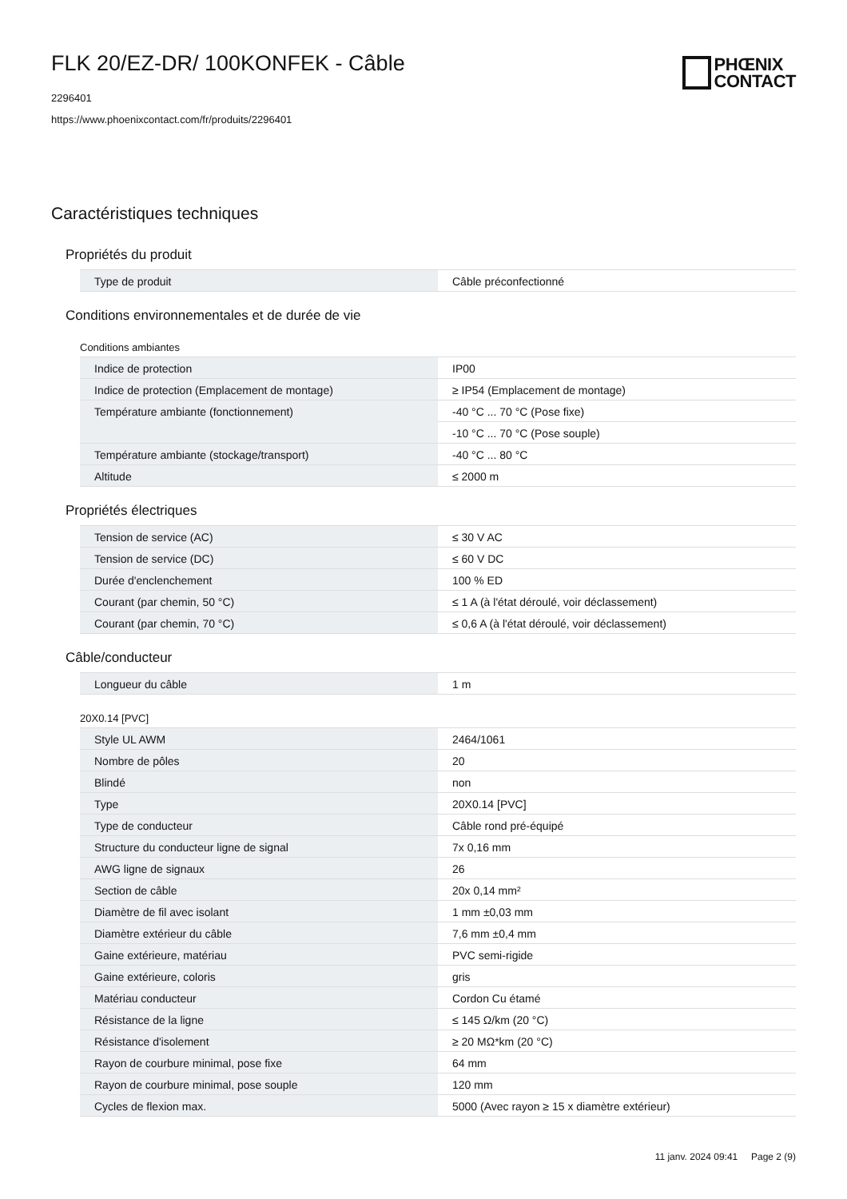FLK 20/EZ-DR/ 100KONFEK - Câble
2296401
https://www.phoenixcontact.com/fr/produits/2296401
PHŒNIX
CONTACT
Caractéristiques techniques
Propriétés du produit
| Type de produit | Câble préconfectionné |
Conditions environnementales et de durée de vie
Conditions ambiantes
| Indice de protection | IP00 |
| Indice de protection (Emplacement de montage) | ≥ IP54 (Emplacement de montage) |
| Température ambiante (fonctionnement) | -40 °C ... 70 °C (Pose fixe) |
| | -10 °C ... 70 °C (Pose souple) |
| Température ambiante (stockage/transport) | -40 °C ... 80 °C |
| Altitude | ≤ 2000 m |
Propriétés électriques
| Tension de service (AC) | ≤ 30 V AC |
| Tension de service (DC) | ≤ 60 V DC |
| Durée d'enclenchement | 100 % ED |
| Courant (par chemin, 50 °C) | ≤ 1 A (à l'état déroulé, voir déclassement) |
| Courant (par chemin, 70 °C) | ≤ 0,6 A (à l'état déroulé, voir déclassement) |
Câble/conducteur
| Longueur du câble | 1 m |
20X0.14 [PVC]
| Style UL AWM | 2464/1061 |
| Nombre de pôles | 20 |
| Blindé | non |
| Type | 20X0.14 [PVC] |
| Type de conducteur | Câble rond pré-équipé |
| Structure du conducteur ligne de signal | 7x 0,16 mm |
| AWG ligne de signaux | 26 |
| Section de câble | 20x 0,14 mm² |
| Diamètre de fil avec isolant | 1 mm ±0,03 mm |
| Diamètre extérieur du câble | 7,6 mm ±0,4 mm |
| Gaine extérieure, matériau | PVC semi-rigide |
| Gaine extérieure, coloris | gris |
| Matériau conducteur | Cordon Cu étamé |
| Résistance de la ligne | ≤ 145 Ω/km (20 °C) |
| Résistance d'isolement | ≥ 20 MΩ*km (20 °C) |
| Rayon de courbure minimal, pose fixe | 64 mm |
| Rayon de courbure minimal, pose souple | 120 mm |
| Cycles de flexion max. | 5000 (Avec rayon ≥ 15 x diamètre extérieur) |
11 janv. 2024 09:41 Page 2 (9)